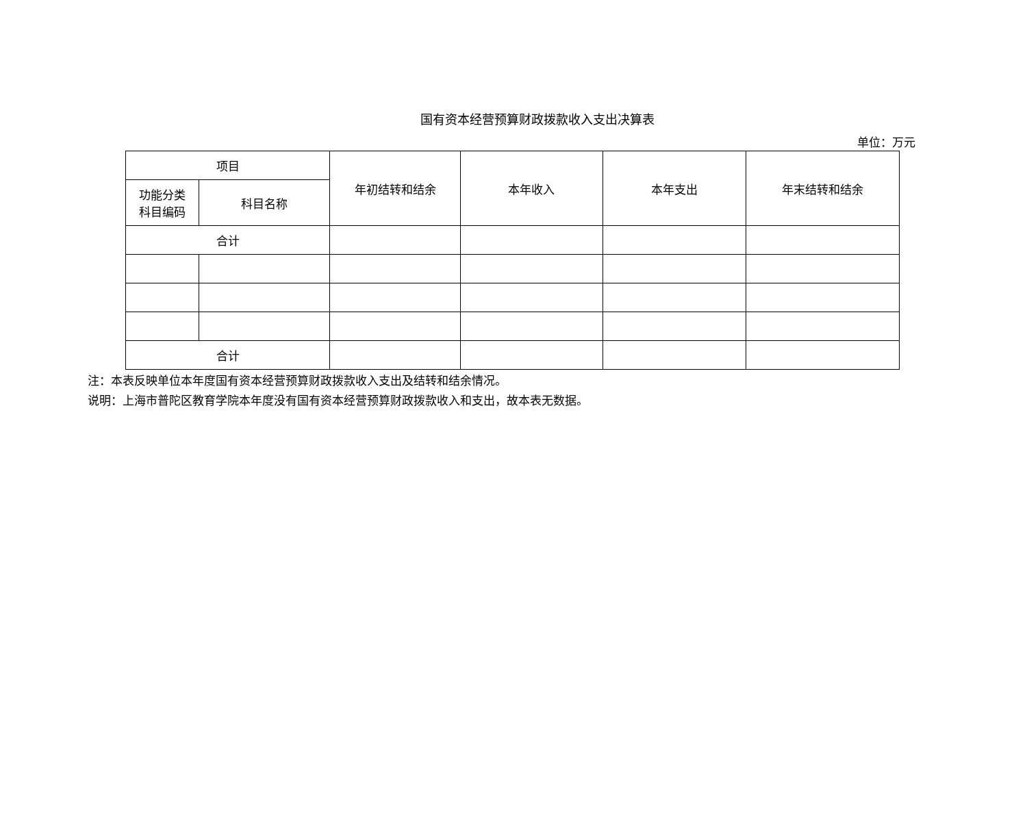国有资本经营预算财政拨款收入支出决算表
单位：万元
| 项目 | | 年初结转和结余 | 本年收入 | 本年支出 | 年末结转和结余 |
| --- | --- | --- | --- | --- | --- |
| 功能分类 科目编码 | 科目名称 | | | | |
| 合计 | | | | | |
| 合计 | | | | | |
注：本表反映单位本年度国有资本经营预算财政拨款收入支出及结转和结余情况。
说明：上海市普陀区教育学院本年度没有国有资本经营预算财政拨款收入和支出，故本表无数据。